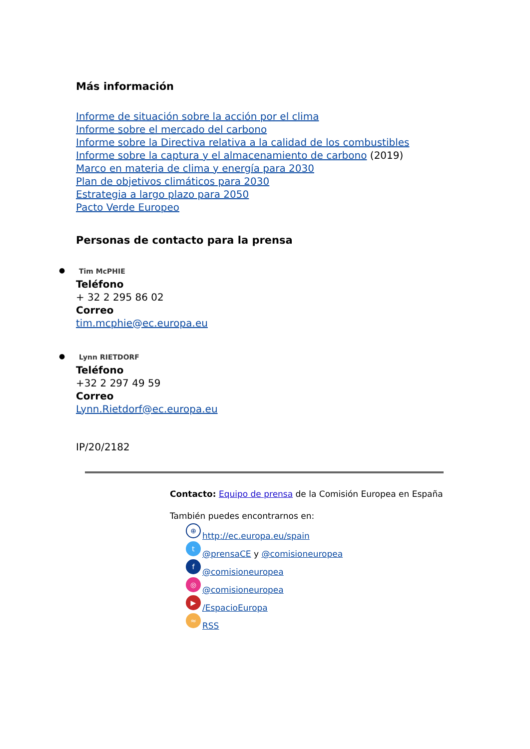Más información
Informe de situación sobre la acción por el clima
Informe sobre el mercado del carbono
Informe sobre la Directiva relativa a la calidad de los combustibles
Informe sobre la captura y el almacenamiento de carbono (2019)
Marco en materia de clima y energía para 2030
Plan de objetivos climáticos para 2030
Estrategia a largo plazo para 2050
Pacto Verde Europeo
Personas de contacto para la prensa
● Tim McPHIE
Teléfono
+ 32 2 295 86 02
Correo
tim.mcphie@ec.europa.eu
● Lynn RIETDORF
Teléfono
+32 2 297 49 59
Correo
Lynn.Rietdorf@ec.europa.eu
IP/20/2182
Contacto: Equipo de prensa de la Comisión Europea en España
También puedes encontrarnos en:
⊕ http://ec.europa.eu/spain
t @prensaCE y @comisioneuropea
f @comisioneuropea
◎ @comisioneuropea
▶ /EspacioEuropa
≈ RSS